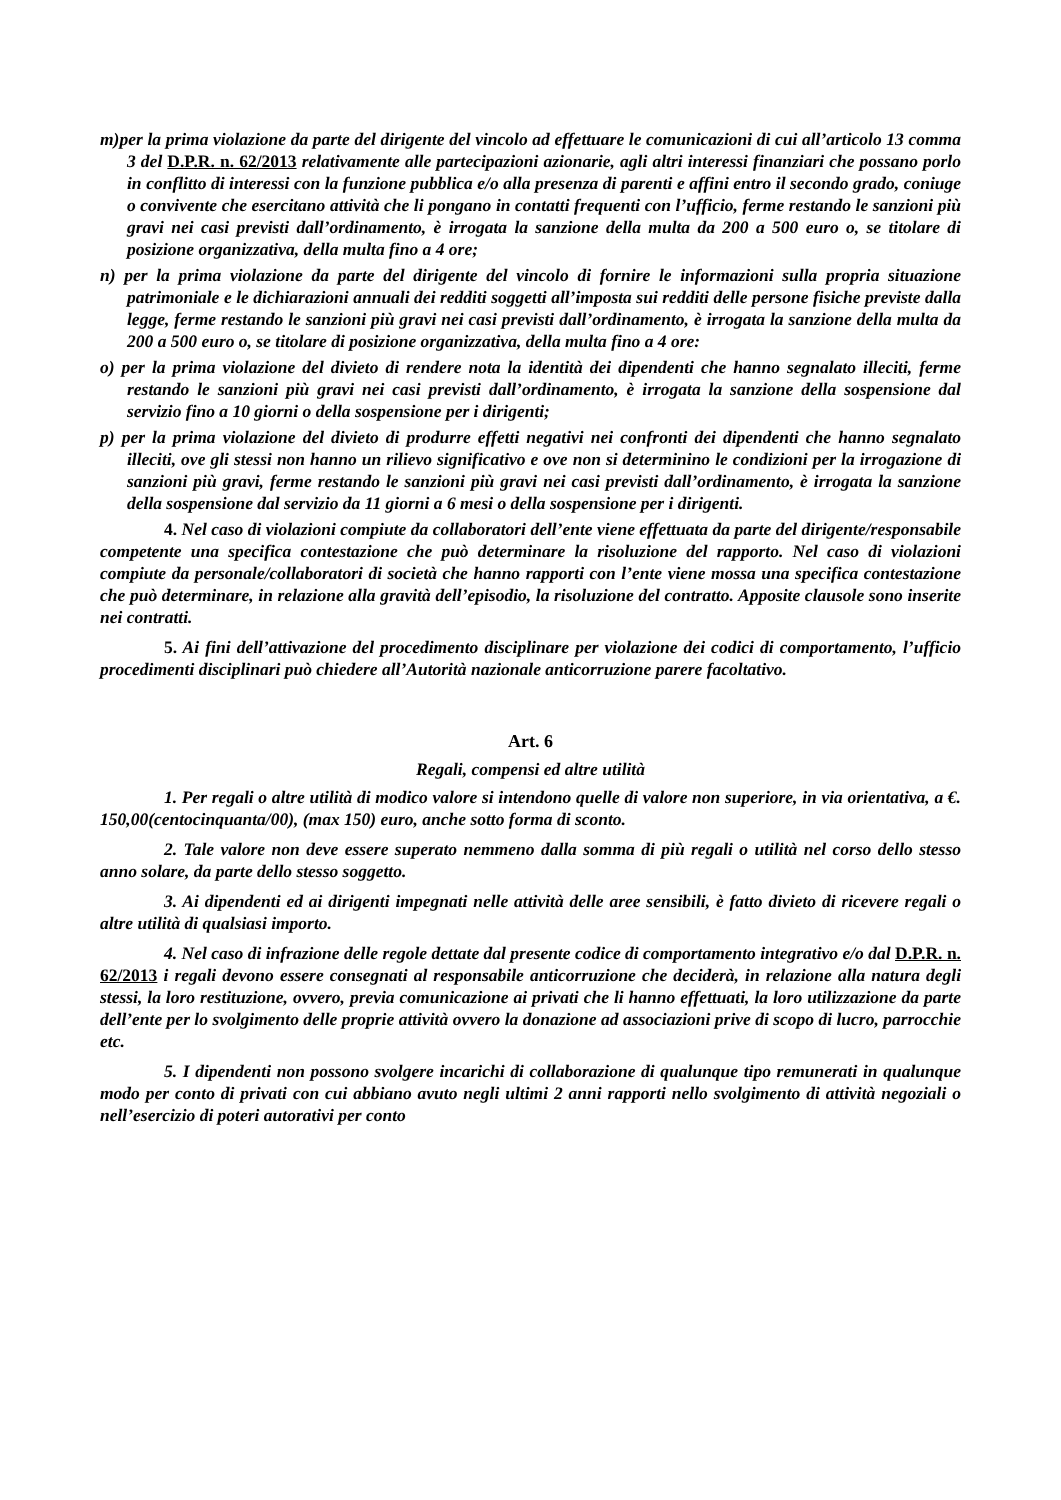m)per la prima violazione da parte del dirigente del vincolo ad effettuare le comunicazioni di cui all’articolo 13 comma 3 del D.P.R. n. 62/2013 relativamente alle partecipazioni azionarie, agli altri interessi finanziari che possano porlo in conflitto di interessi con la funzione pubblica e/o alla presenza di parenti e affini entro il secondo grado, coniuge o convivente che esercitano attività che li pongano in contatti frequenti con l’ufficio, ferme restando le sanzioni più gravi nei casi previsti dall’ordinamento, è irrogata la sanzione della multa da 200 a 500 euro o, se titolare di posizione organizzativa, della multa fino a 4 ore;
n) per la prima violazione da parte del dirigente del vincolo di fornire le informazioni sulla propria situazione patrimoniale e le dichiarazioni annuali dei redditi soggetti all’imposta sui redditi delle persone fisiche previste dalla legge, ferme restando le sanzioni più gravi nei casi previsti dall’ordinamento, è irrogata la sanzione della multa da 200 a 500 euro o, se titolare di posizione organizzativa, della multa fino a 4 ore:
o) per la prima violazione del divieto di rendere nota la identità dei dipendenti che hanno segnalato illeciti, ferme restando le sanzioni più gravi nei casi previsti dall’ordinamento, è irrogata la sanzione della sospensione dal servizio fino a 10 giorni o della sospensione per i dirigenti;
p) per la prima violazione del divieto di produrre effetti negativi nei confronti dei dipendenti che hanno segnalato illeciti, ove gli stessi non hanno un rilievo significativo e ove non si determinino le condizioni per la irrogazione di sanzioni più gravi, ferme restando le sanzioni più gravi nei casi previsti dall’ordinamento, è irrogata la sanzione della sospensione dal servizio da 11 giorni a 6 mesi o della sospensione per i dirigenti.
4. Nel caso di violazioni compiute da collaboratori dell’ente viene effettuata da parte del dirigente/responsabile competente una specifica contestazione che può determinare la risoluzione del rapporto. Nel caso di violazioni compiute da personale/collaboratori di società che hanno rapporti con l’ente viene mossa una specifica contestazione che può determinare, in relazione alla gravità dell’episodio, la risoluzione del contratto. Apposite clausole sono inserite nei contratti.
5. Ai fini dell’attivazione del procedimento disciplinare per violazione dei codici di comportamento, l’ufficio procedimenti disciplinari può chiedere all’Autorità nazionale anticorruzione parere facoltativo.
Art. 6
Regali, compensi ed altre utilità
1. Per regali o altre utilità di modico valore si intendono quelle di valore non superiore, in via orientativa, a €. 150,00(centocinquanta/00), (max 150) euro, anche sotto forma di sconto.
2. Tale valore non deve essere superato nemmeno dalla somma di più regali o utilità nel corso dello stesso anno solare, da parte dello stesso soggetto.
3. Ai dipendenti ed ai dirigenti impegnati nelle attività delle aree sensibili, è fatto divieto di ricevere regali o altre utilità di qualsiasi importo.
4. Nel caso di infrazione delle regole dettate dal presente codice di comportamento integrativo e/o dal D.P.R. n. 62/2013 i regali devono essere consegnati al responsabile anticorruzione che deciderà, in relazione alla natura degli stessi, la loro restituzione, ovvero, previa comunicazione ai privati che li hanno effettuati, la loro utilizzazione da parte dell’ente per lo svolgimento delle proprie attività ovvero la donazione ad associazioni prive di scopo di lucro, parrocchie etc.
5. I dipendenti non possono svolgere incarichi di collaborazione di qualunque tipo remunerati in qualunque modo per conto di privati con cui abbiano avuto negli ultimi 2 anni rapporti nello svolgimento di attività negoziali o nell’esercizio di poteri autorativi per conto